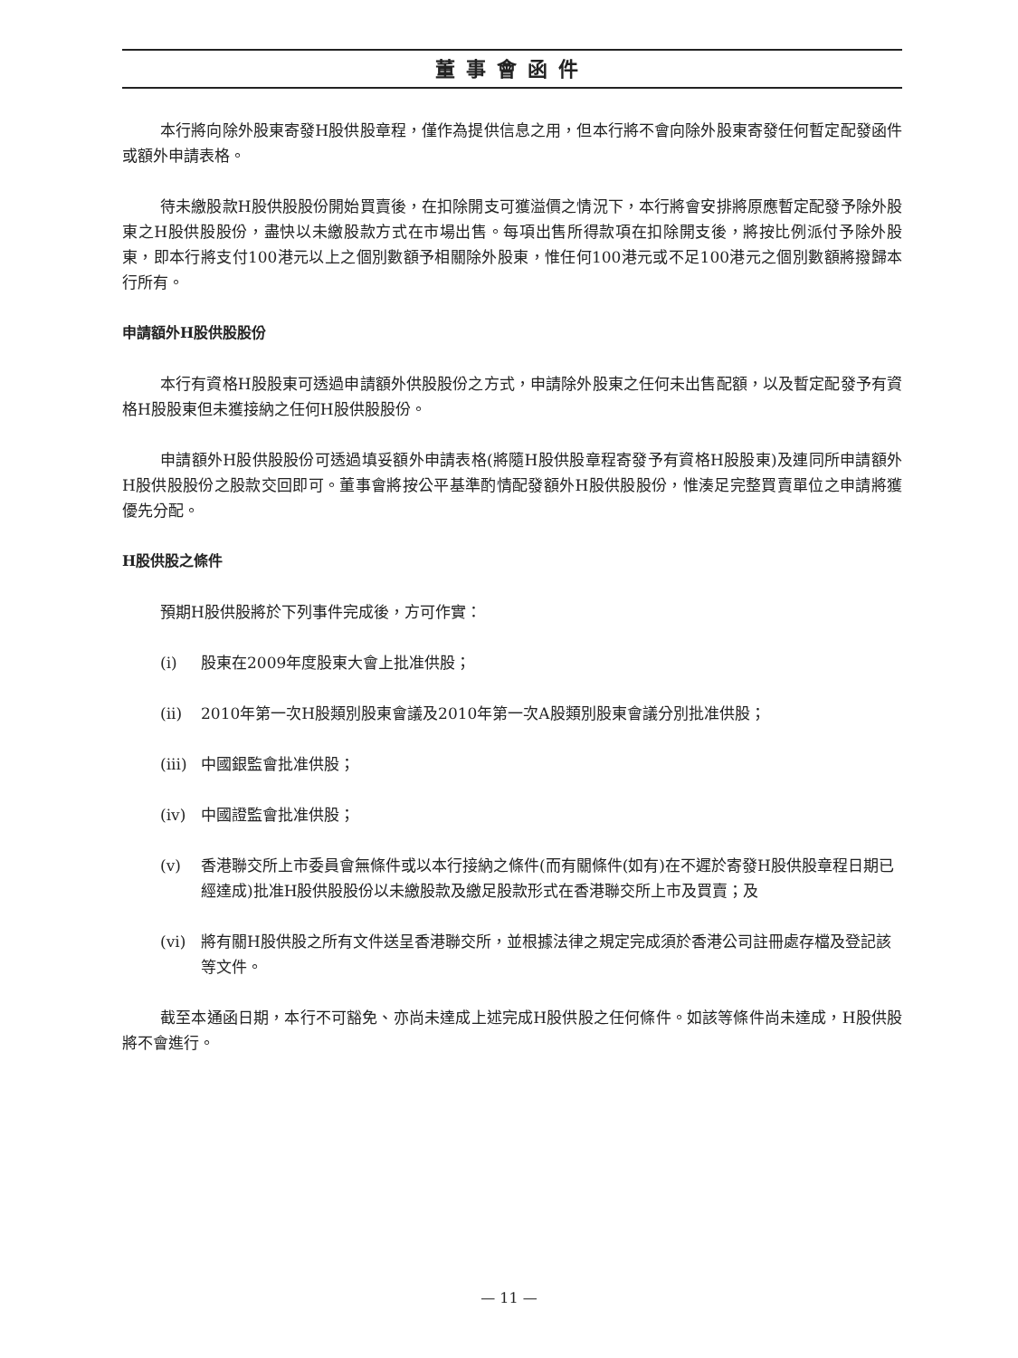董事會函件
本行將向除外股東寄發H股供股章程，僅作為提供信息之用，但本行將不會向除外股東寄發任何暫定配發函件或額外申請表格。
待未繳股款H股供股股份開始買賣後，在扣除開支可獲溢價之情況下，本行將會安排將原應暫定配發予除外股東之H股供股股份，盡快以未繳股款方式在市場出售。每項出售所得款項在扣除開支後，將按比例派付予除外股東，即本行將支付100港元以上之個別數額予相關除外股東，惟任何100港元或不足100港元之個別數額將撥歸本行所有。
申請額外H股供股股份
本行有資格H股股東可透過申請額外供股股份之方式，申請除外股東之任何未出售配額，以及暫定配發予有資格H股股東但未獲接納之任何H股供股股份。
申請額外H股供股股份可透過填妥額外申請表格(將隨H股供股章程寄發予有資格H股股東)及連同所申請額外H股供股股份之股款交回即可。董事會將按公平基準酌情配發額外H股供股股份，惟湊足完整買賣單位之申請將獲優先分配。
H股供股之條件
預期H股供股將於下列事件完成後，方可作實：
(i) 股東在2009年度股東大會上批准供股；
(ii) 2010年第一次H股類別股東會議及2010年第一次A股類別股東會議分別批准供股；
(iii) 中國銀監會批准供股；
(iv) 中國證監會批准供股；
(v) 香港聯交所上市委員會無條件或以本行接納之條件(而有關條件(如有)在不遲於寄發H股供股章程日期已經達成)批准H股供股股份以未繳股款及繳足股款形式在香港聯交所上市及買賣；及
(vi) 將有關H股供股之所有文件送呈香港聯交所，並根據法律之規定完成須於香港公司註冊處存檔及登記該等文件。
截至本通函日期，本行不可豁免、亦尚未達成上述完成H股供股之任何條件。如該等條件尚未達成，H股供股將不會進行。
— 11 —